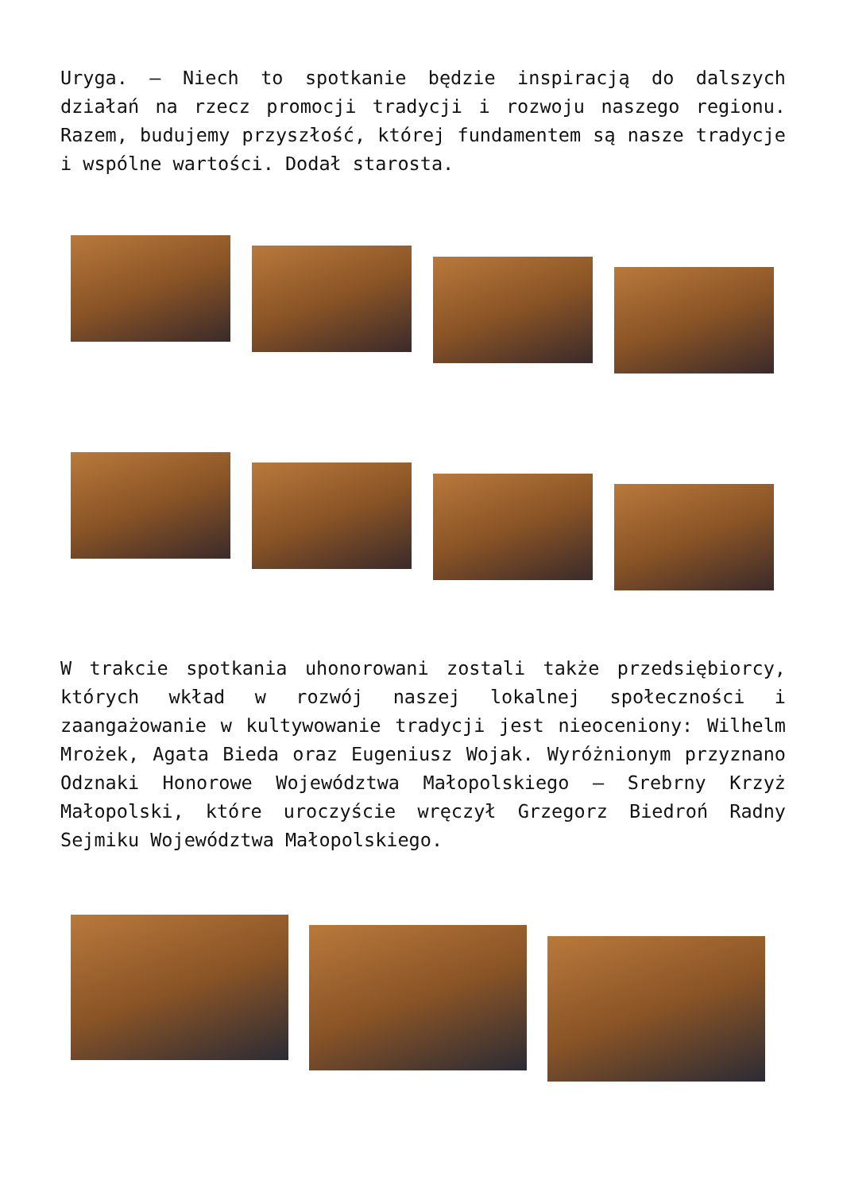Uryga. – Niech to spotkanie będzie inspiracją do dalszych działań na rzecz promocji tradycji i rozwoju naszego regionu. Razem, budujemy przyszłość, której fundamentem są nasze tradycje i wspólne wartości. Dodał starosta.
W trakcie spotkania uhonorowani zostali także przedsiębiorcy, których wkład w rozwój naszej lokalnej społeczności i zaangażowanie w kultywowanie tradycji jest nieoceniony: Wilhelm Mrożek, Agata Bieda oraz Eugeniusz Wojak. Wyróżnionym przyznano Odznaki Honorowe Województwa Małopolskiego – Srebrny Krzyż Małopolski, które uroczyście wręczył Grzegorz Biedroń Radny Sejmiku Województwa Małopolskiego.